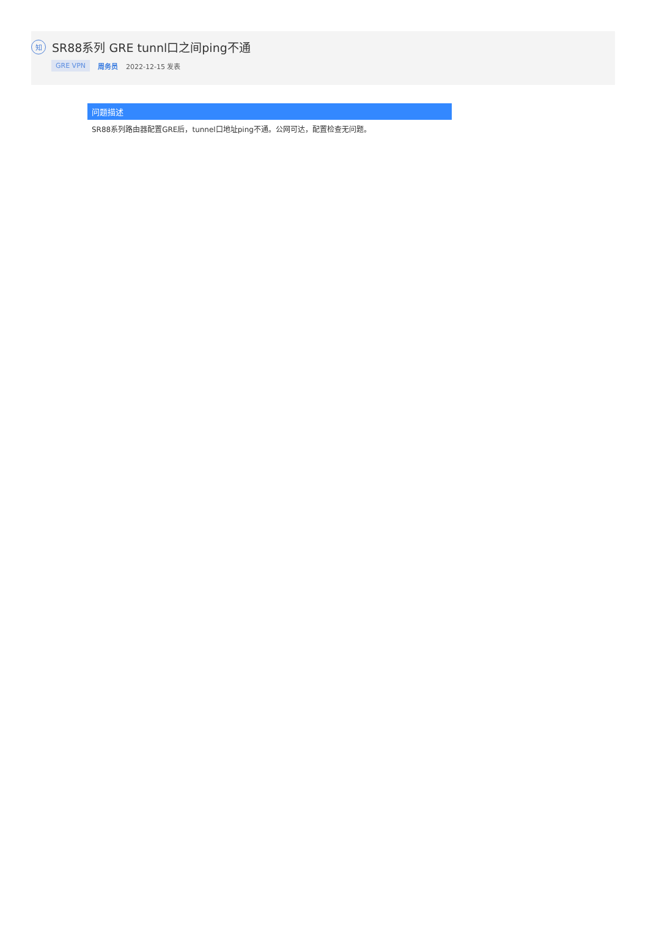知
SR88系列 GRE tunnl口之间ping不通
GRE VPN 周务员 2022-12-15 发表
问题描述
SR88系列路由器配置GRE后，tunnel口地址ping不通。公网可达，配置检查无问题。